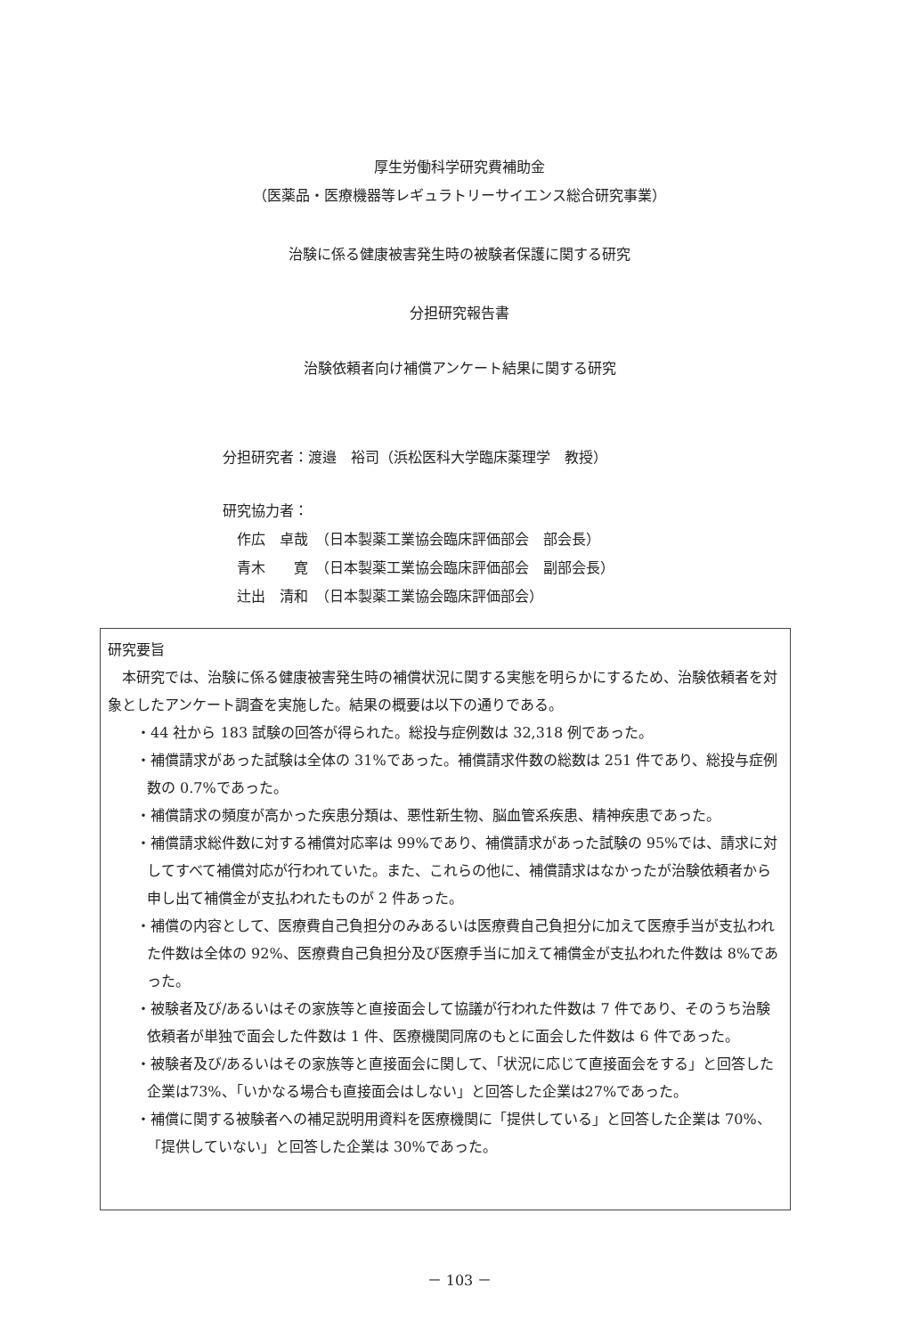厚生労働科学研究費補助金
（医薬品・医療機器等レギュラトリーサイエンス総合研究事業）
治験に係る健康被害発生時の被験者保護に関する研究
分担研究報告書
治験依頼者向け補償アンケート結果に関する研究
分担研究者：渡邉　裕司（浜松医科大学臨床薬理学　教授）
研究協力者：
作広　卓哉　（日本製薬工業協会臨床評価部会　部会長）
青木　　寛　（日本製薬工業協会臨床評価部会　副部会長）
辻出　清和　（日本製薬工業協会臨床評価部会）
研究要旨
　本研究では、治験に係る健康被害発生時の補償状況に関する実態を明らかにするため、治験依頼者を対象としたアンケート調査を実施した。結果の概要は以下の通りである。
・44 社から 183 試験の回答が得られた。総投与症例数は 32,318 例であった。
・補償請求があった試験は全体の 31%であった。補償請求件数の総数は 251 件であり、総投与症例数の 0.7%であった。
・補償請求の頻度が高かった疾患分類は、悪性新生物、脳血管系疾患、精神疾患であった。
・補償請求総件数に対する補償対応率は 99%であり、補償請求があった試験の 95%では、請求に対してすべて補償対応が行われていた。また、これらの他に、補償請求はなかったが治験依頼者から申し出て補償金が支払われたものが 2 件あった。
・補償の内容として、医療費自己負担分のみあるいは医療費自己負担分に加えて医療手当が支払われた件数は全体の 92%、医療費自己負担分及び医療手当に加えて補償金が支払われた件数は 8%であった。
・被験者及び/あるいはその家族等と直接面会して協議が行われた件数は 7 件であり、そのうち治験依頼者が単独で面会した件数は 1 件、医療機関同席のもとに面会した件数は 6 件であった。
・被験者及び/あるいはその家族等と直接面会に関して、「状況に応じて直接面会をする」と回答した企業は73%、「いかなる場合も直接面会はしない」と回答した企業は27%であった。
・補償に関する被験者への補足説明用資料を医療機関に「提供している」と回答した企業は 70%、「提供していない」と回答した企業は 30%であった。
－ 103 －